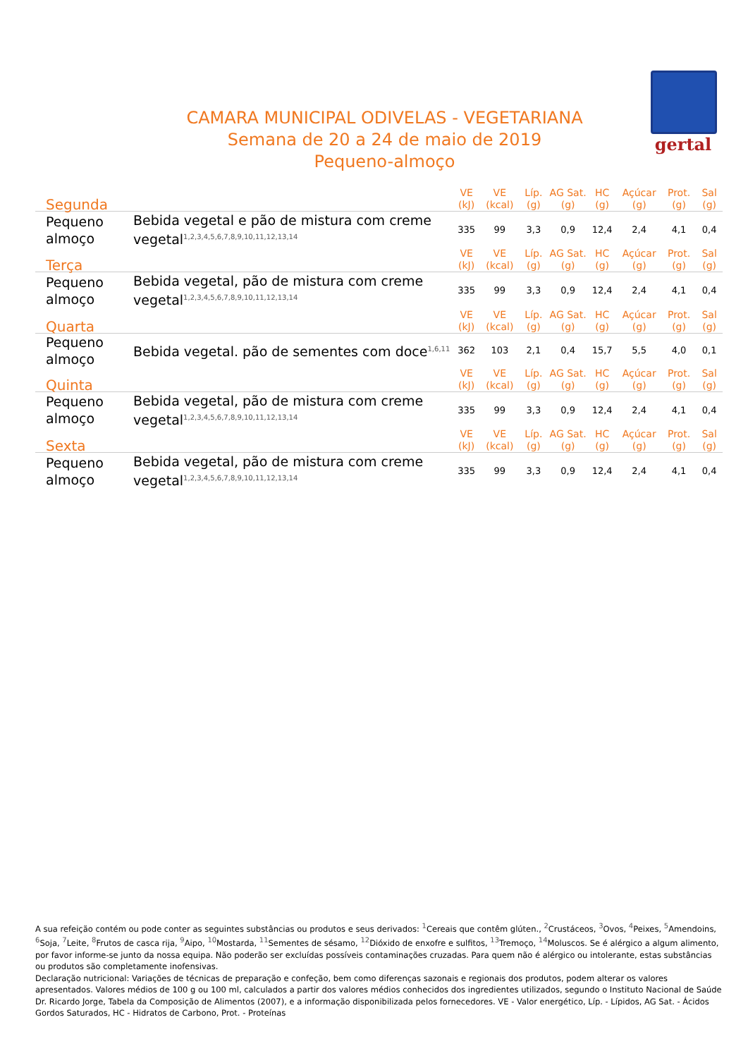gertal
CAMARA MUNICIPAL ODIVELAS - VEGETARIANA
Semana de 20 a 24 de maio de 2019
Pequeno-almoço
| Segunda | | VE (kJ) | VE (kcal) | Líp. (g) | AG Sat. (g) | HC (g) | Açúcar (g) | Prot. (g) | Sal (g) |
| --- | --- | --- | --- | --- | --- | --- | --- | --- | --- |
| Pequeno almoço | Bebida vegetal e pão de mistura com creme vegetal<sup>1,2,3,4,5,6,7,8,9,10,11,12,13,14</sup> | 335 | 99 | 3,3 | 0,9 | 12,4 | 2,4 | 4,1 | 0,4 |
| Terça | | VE (kJ) | VE (kcal) | Líp. (g) | AG Sat. (g) | HC (g) | Açúcar (g) | Prot. (g) | Sal (g) |
| Pequeno almoço | Bebida vegetal, pão de mistura com creme vegetal<sup>1,2,3,4,5,6,7,8,9,10,11,12,13,14</sup> | 335 | 99 | 3,3 | 0,9 | 12,4 | 2,4 | 4,1 | 0,4 |
| Quarta | | VE (kJ) | VE (kcal) | Líp. (g) | AG Sat. (g) | HC (g) | Açúcar (g) | Prot. (g) | Sal (g) |
| Pequeno almoço | Bebida vegetal. pão de sementes com doce<sup>1,6,11</sup> | 362 | 103 | 2,1 | 0,4 | 15,7 | 5,5 | 4,0 | 0,1 |
| Quinta | | VE (kJ) | VE (kcal) | Líp. (g) | AG Sat. (g) | HC (g) | Açúcar (g) | Prot. (g) | Sal (g) |
| Pequeno almoço | Bebida vegetal, pão de mistura com creme vegetal<sup>1,2,3,4,5,6,7,8,9,10,11,12,13,14</sup> | 335 | 99 | 3,3 | 0,9 | 12,4 | 2,4 | 4,1 | 0,4 |
| Sexta | | VE (kJ) | VE (kcal) | Líp. (g) | AG Sat. (g) | HC (g) | Açúcar (g) | Prot. (g) | Sal (g) |
| Pequeno almoço | Bebida vegetal, pão de mistura com creme vegetal<sup>1,2,3,4,5,6,7,8,9,10,11,12,13,14</sup> | 335 | 99 | 3,3 | 0,9 | 12,4 | 2,4 | 4,1 | 0,4 |
A sua refeição contém ou pode conter as seguintes substâncias ou produtos e seus derivados: <sup>1</sup>Cereais que contêm glúten., <sup>2</sup>Crustáceos, <sup>3</sup>Ovos, <sup>4</sup>Peixes, <sup>5</sup>Amendoins, <sup>6</sup>Soja, <sup>7</sup>Leite, <sup>8</sup>Frutos de casca rija, <sup>9</sup>Aipo, <sup>10</sup>Mostarda, <sup>11</sup>Sementes de sésamo, <sup>12</sup>Dióxido de enxofre e sulfitos, <sup>13</sup>Tremoço, <sup>14</sup>Moluscos. Se é alérgico a algum alimento, por favor informe-se junto da nossa equipa. Não poderão ser excluídas possíveis contaminações cruzadas. Para quem não é alérgico ou intolerante, estas substâncias ou produtos são completamente inofensivas.
Declaração nutricional: Variações de técnicas de preparação e confeção, bem como diferenças sazonais e regionais dos produtos, podem alterar os valores apresentados. Valores médios de 100 g ou 100 ml, calculados a partir dos valores médios conhecidos dos ingredientes utilizados, segundo o Instituto Nacional de Saúde Dr. Ricardo Jorge, Tabela da Composição de Alimentos (2007), e a informação disponibilizada pelos fornecedores. VE - Valor energético, Líp. - Lípidos, AG Sat. - Ácidos Gordos Saturados, HC - Hidratos de Carbono, Prot. - Proteínas